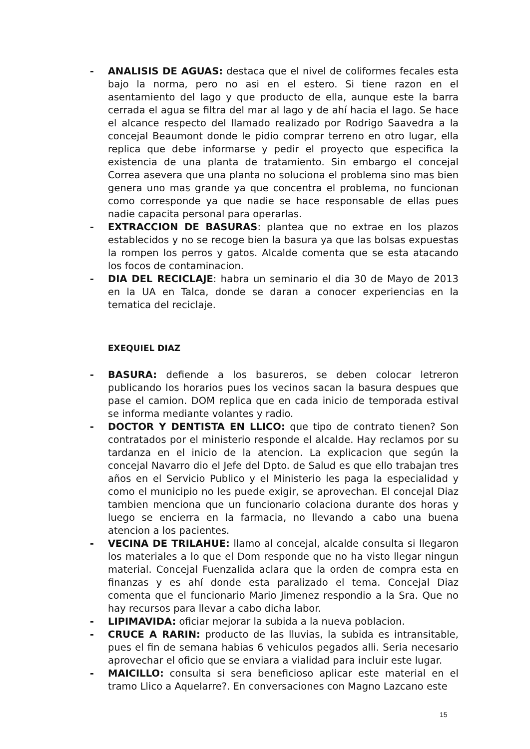- ANALISIS DE AGUAS: destaca que el nivel de coliformes fecales esta bajo la norma, pero no asi en el estero. Si tiene razon en el asentamiento del lago y que producto de ella, aunque este la barra cerrada el agua se filtra del mar al lago y de ahí hacia el lago. Se hace el alcance respecto del llamado realizado por Rodrigo Saavedra a la concejal Beaumont donde le pidio comprar terreno en otro lugar, ella replica que debe informarse y pedir el proyecto que especifica la existencia de una planta de tratamiento. Sin embargo el concejal Correa asevera que una planta no soluciona el problema sino mas bien genera uno mas grande ya que concentra el problema, no funcionan como corresponde ya que nadie se hace responsable de ellas pues nadie capacita personal para operarlas.
- EXTRACCION DE BASURAS: plantea que no extrae en los plazos establecidos y no se recoge bien la basura ya que las bolsas expuestas la rompen los perros y gatos. Alcalde comenta que se esta atacando los focos de contaminacion.
- DIA DEL RECICLAJE: habra un seminario el dia 30 de Mayo de 2013 en la UA en Talca, donde se daran a conocer experiencias en la tematica del reciclaje.
EXEQUIEL DIAZ
- BASURA: defiende a los basureros, se deben colocar letreron publicando los horarios pues los vecinos sacan la basura despues que pase el camion. DOM replica que en cada inicio de temporada estival se informa mediante volantes y radio.
- DOCTOR Y DENTISTA EN LLICO: que tipo de contrato tienen? Son contratados por el ministerio responde el alcalde. Hay reclamos por su tardanza en el inicio de la atencion. La explicacion que según la concejal Navarro dio el Jefe del Dpto. de Salud es que ello trabajan tres años en el Servicio Publico y el Ministerio les paga la especialidad y como el municipio no les puede exigir, se aprovechan. El concejal Diaz tambien menciona que un funcionario colaciona durante dos horas y luego se encierra en la farmacia, no llevando a cabo una buena atencion a los pacientes.
- VECINA DE TRILAHUE: llamo al concejal, alcalde consulta si llegaron los materiales a lo que el Dom responde que no ha visto llegar ningun material. Concejal Fuenzalida aclara que la orden de compra esta en finanzas y es ahí donde esta paralizado el tema. Concejal Diaz comenta que el funcionario Mario Jimenez respondio a la Sra. Que no hay recursos para llevar a cabo dicha labor.
- LIPIMAVIDA: oficiar mejorar la subida a la nueva poblacion.
- CRUCE A RARIN: producto de las lluvias, la subida es intransitable, pues el fin de semana habias 6 vehiculos pegados alli. Seria necesario aprovechar el oficio que se enviara a vialidad para incluir este lugar.
- MAICILLO: consulta si sera beneficioso aplicar este material en el tramo Llico a Aquelarre?. En conversaciones con Magno Lazcano este
15